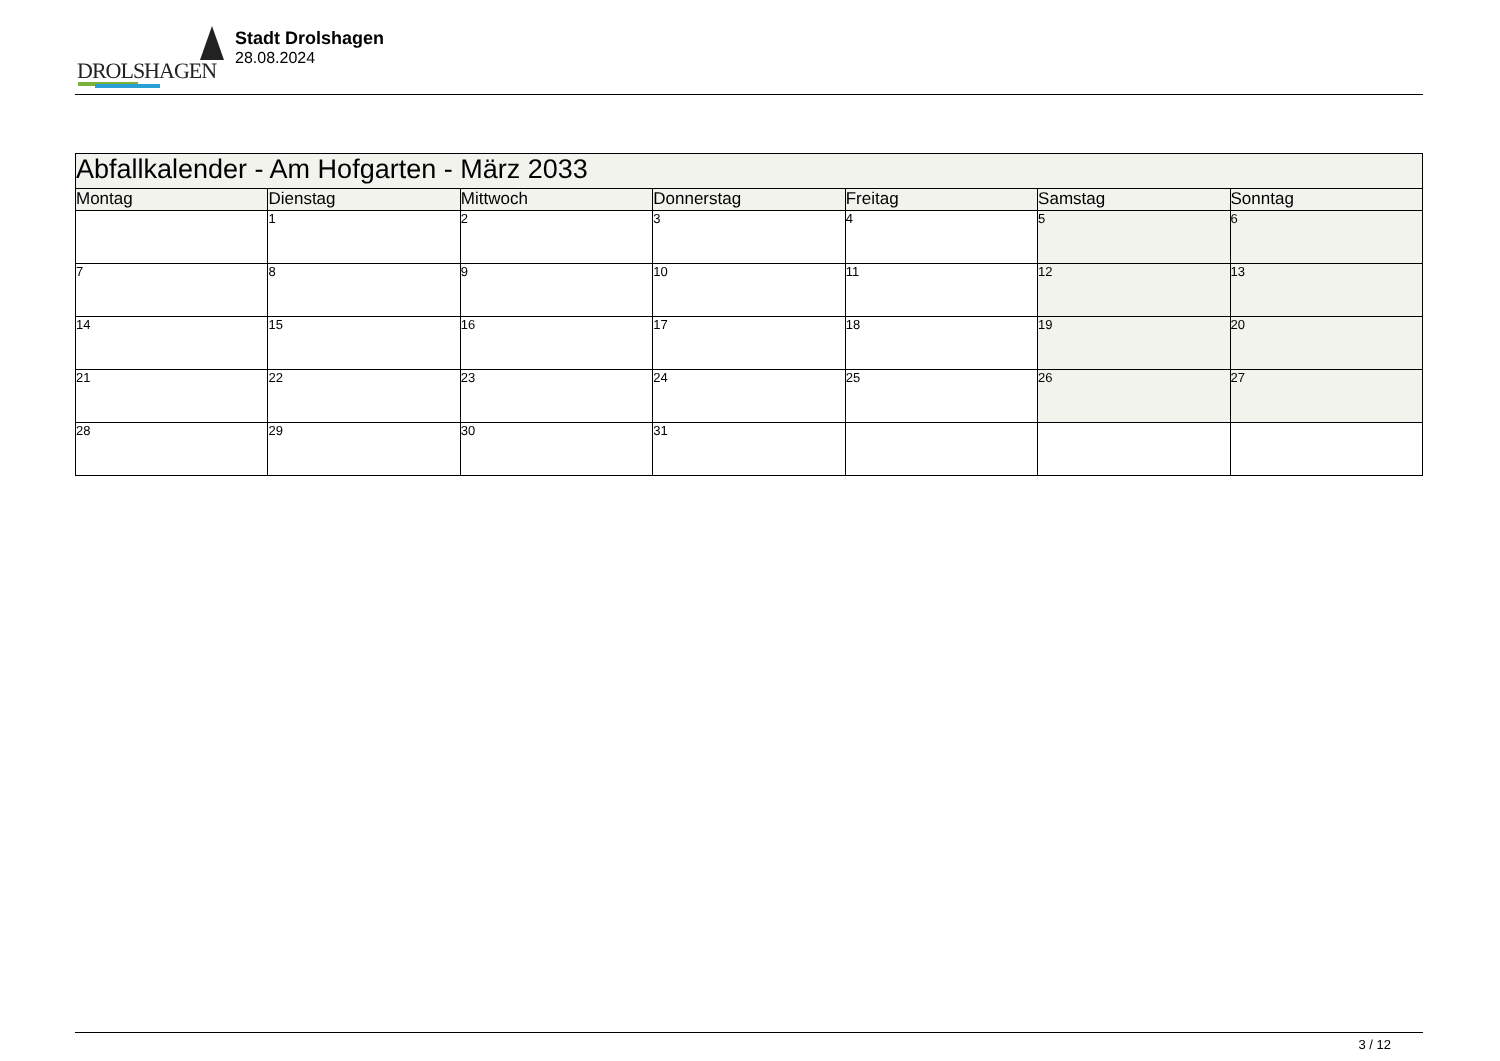DROLSHAGEN
Stadt Drolshagen
28.08.2024
| Abfallkalender - Am Hofgarten - März 2033 | | | | | | |
| --- | --- | --- | --- | --- | --- | --- |
| Montag | Dienstag | Mittwoch | Donnerstag | Freitag | Samstag | Sonntag |
| | 1 | 2 | 3 | 4 | 5 | 6 |
| 7 | 8 | 9 | 10 | 11 | 12 | 13 |
| 14 | 15 | 16 | 17 | 18 | 19 | 20 |
| 21 | 22 | 23 | 24 | 25 | 26 | 27 |
| 28 | 29 | 30 | 31 | | | |
3 / 12